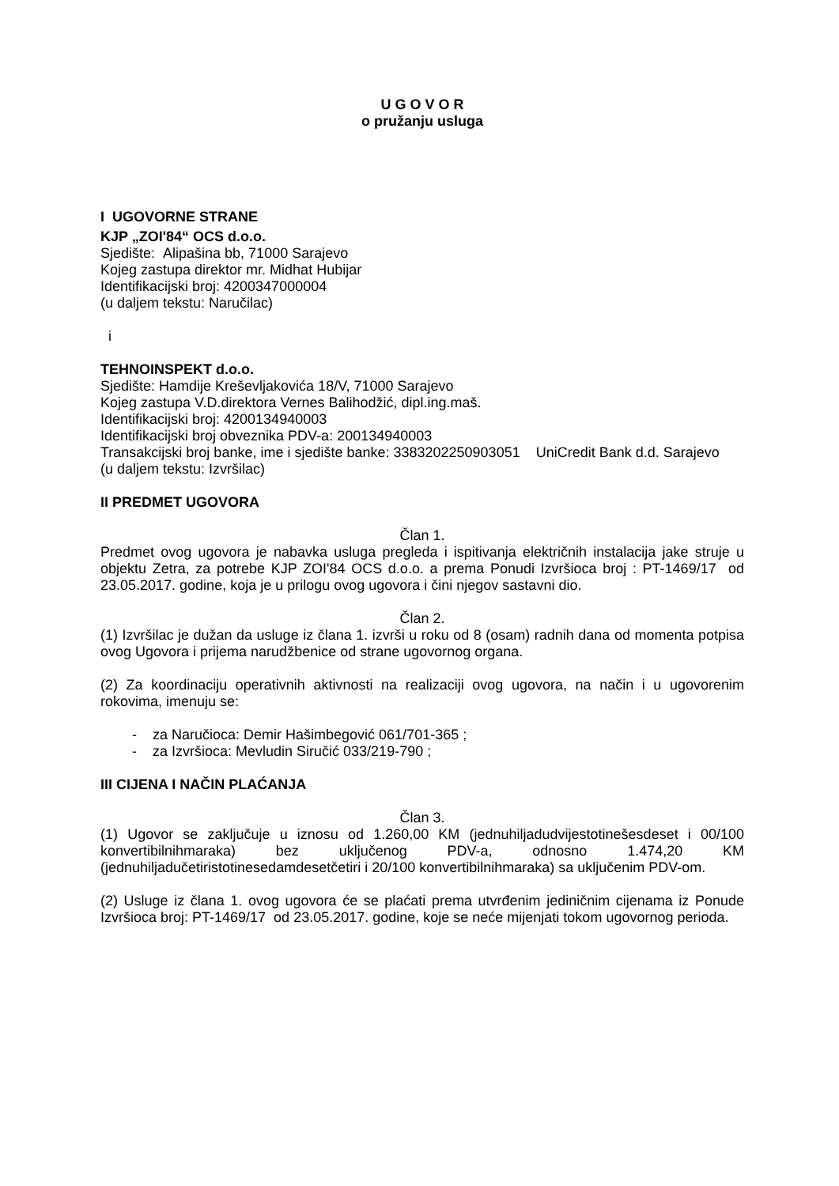U G O V O R
o pružanju usluga
I UGOVORNE STRANE
KJP „ZOI'84“ OCS d.o.o.
Sjedište: Alipašina bb, 71000 Sarajevo
Kojeg zastupa direktor mr. Midhat Hubijar
Identifikacijski broj: 4200347000004
(u daljem tekstu: Naručilac)
i
TEHNOINSPEKT d.o.o.
Sjedište: Hamdije Kreševljakovića 18/V, 71000 Sarajevo
Kojeg zastupa V.D.direktora Vernes Balihodžić, dipl.ing.maš.
Identifikacijski broj: 4200134940003
Identifikacijski broj obveznika PDV-a: 200134940003
Transakcijski broj banke, ime i sjedište banke: 3383202250903051 UniCredit Bank d.d. Sarajevo
(u daljem tekstu: Izvršilac)
II PREDMET UGOVORA
Član 1.
Predmet ovog ugovora je nabavka usluga pregleda i ispitivanja električnih instalacija jake struje u objektu Zetra, za potrebe KJP ZOI'84 OCS d.o.o. a prema Ponudi Izvršioca broj : PT-1469/17 od 23.05.2017. godine, koja je u prilogu ovog ugovora i čini njegov sastavni dio.
Član 2.
(1) Izvršilac je dužan da usluge iz člana 1. izvrši u roku od 8 (osam) radnih dana od momenta potpisa ovog Ugovora i prijema narudžbenice od strane ugovornog organa.
(2) Za koordinaciju operativnih aktivnosti na realizaciji ovog ugovora, na način i u ugovorenim rokovima, imenuju se:
- za Naručioca: Demir Hašimbegović 061/701-365 ;
- za Izvršioca: Mevludin Siručić 033/219-790 ;
III CIJENA I NAČIN PLAĆANJA
Član 3.
(1) Ugovor se zaključuje u iznosu od 1.260,00 KM (jednuhiljadudvijestotinešesdeset i 00/100 konvertibilnihmaraka) bez uključenog PDV-a, odnosno 1.474,20 KM (jednuhiljadučetiristotinesedamdesetčetiri i 20/100 konvertibilnihmaraka) sa uključenim PDV-om.
(2) Usluge iz člana 1. ovog ugovora će se plaćati prema utvrđenim jediničnim cijenama iz Ponude Izvršioca broj: PT-1469/17 od 23.05.2017. godine, koje se neće mijenjati tokom ugovornog perioda.